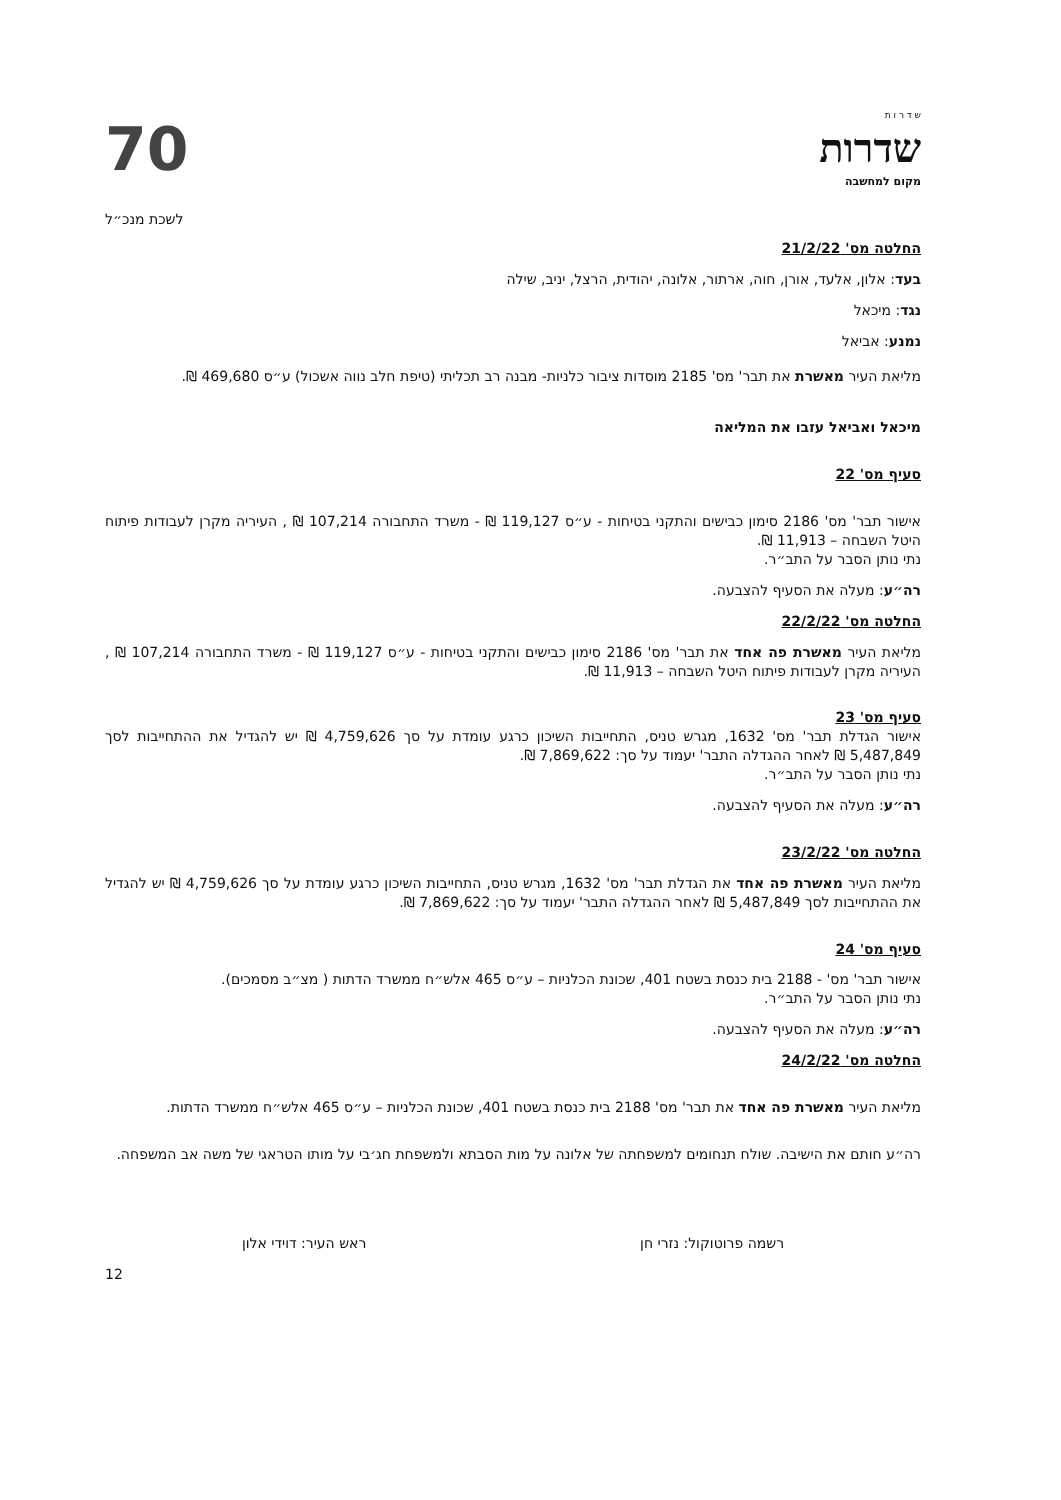ש ד ר ו ת
שדרות
מקום למחשבה
70
לשכת מנכ״ל
החלטה מס' 21/2/22
בעד: אלון, אלעד, אורן, חוה, ארתור, אלונה, יהודית, הרצל, יניב, שילה
נגד: מיכאל
נמנע: אביאל
מליאת העיר מאשרת את תבר' מס' 2185 מוסדות ציבור כלניות- מבנה רב תכליתי (טיפת חלב נווה אשכול) ע״ס 469,680 ₪.
מיכאל ואביאל עזבו את המליאה
סעיף מס' 22
אישור תבר' מס' 2186 סימון כבישים והתקני בטיחות - ע״ס 119,127 ₪ - משרד התחבורה 107,214 ₪ , העיריה מקרן לעבודות פיתוח היטל השבחה – 11,913 ₪.
נתי נותן הסבר על התב״ר.
רה״ע: מעלה את הסעיף להצבעה.
החלטה מס' 22/2/22
מליאת העיר מאשרת פה אחד את תבר' מס' 2186 סימון כבישים והתקני בטיחות - ע״ס 119,127 ₪ - משרד התחבורה 107,214 ₪ , העיריה מקרן לעבודות פיתוח היטל השבחה – 11,913 ₪.
סעיף מס' 23
אישור הגדלת תבר' מס' 1632, מגרש טניס, התחייבות השיכון כרגע עומדת על סך 4,759,626 ₪ יש להגדיל את ההתחייבות לסך 5,487,849 ₪ לאחר ההגדלה התבר' יעמוד על סך: 7,869,622 ₪.
נתי נותן הסבר על התב״ר.
רה״ע: מעלה את הסעיף להצבעה.
החלטה מס' 23/2/22
מליאת העיר מאשרת פה אחד את הגדלת תבר' מס' 1632, מגרש טניס, התחייבות השיכון כרגע עומדת על סך 4,759,626 ₪ יש להגדיל את ההתחייבות לסך 5,487,849 ₪ לאחר ההגדלה התבר' יעמוד על סך: 7,869,622 ₪.
סעיף מס' 24
אישור תבר' מס' - 2188 בית כנסת בשטח 401, שכונת הכלניות – ע״ס 465 אלש״ח ממשרד הדתות ( מצ״ב מסמכים).
נתי נותן הסבר על התב״ר.
רה״ע: מעלה את הסעיף להצבעה.
החלטה מס' 24/2/22
מליאת העיר מאשרת פה אחד את תבר' מס' 2188 בית כנסת בשטח 401, שכונת הכלניות – ע״ס 465 אלש״ח ממשרד הדתות.
רה״ע חותם את הישיבה. שולח תנחומים למשפחתה של אלונה על מות הסבתא ולמשפחת חג׳בי על מותו הטראגי של משה אב המשפחה.
רשמה פרוטוקול: נזרי חן ראש העיר: דוידי אלון
12